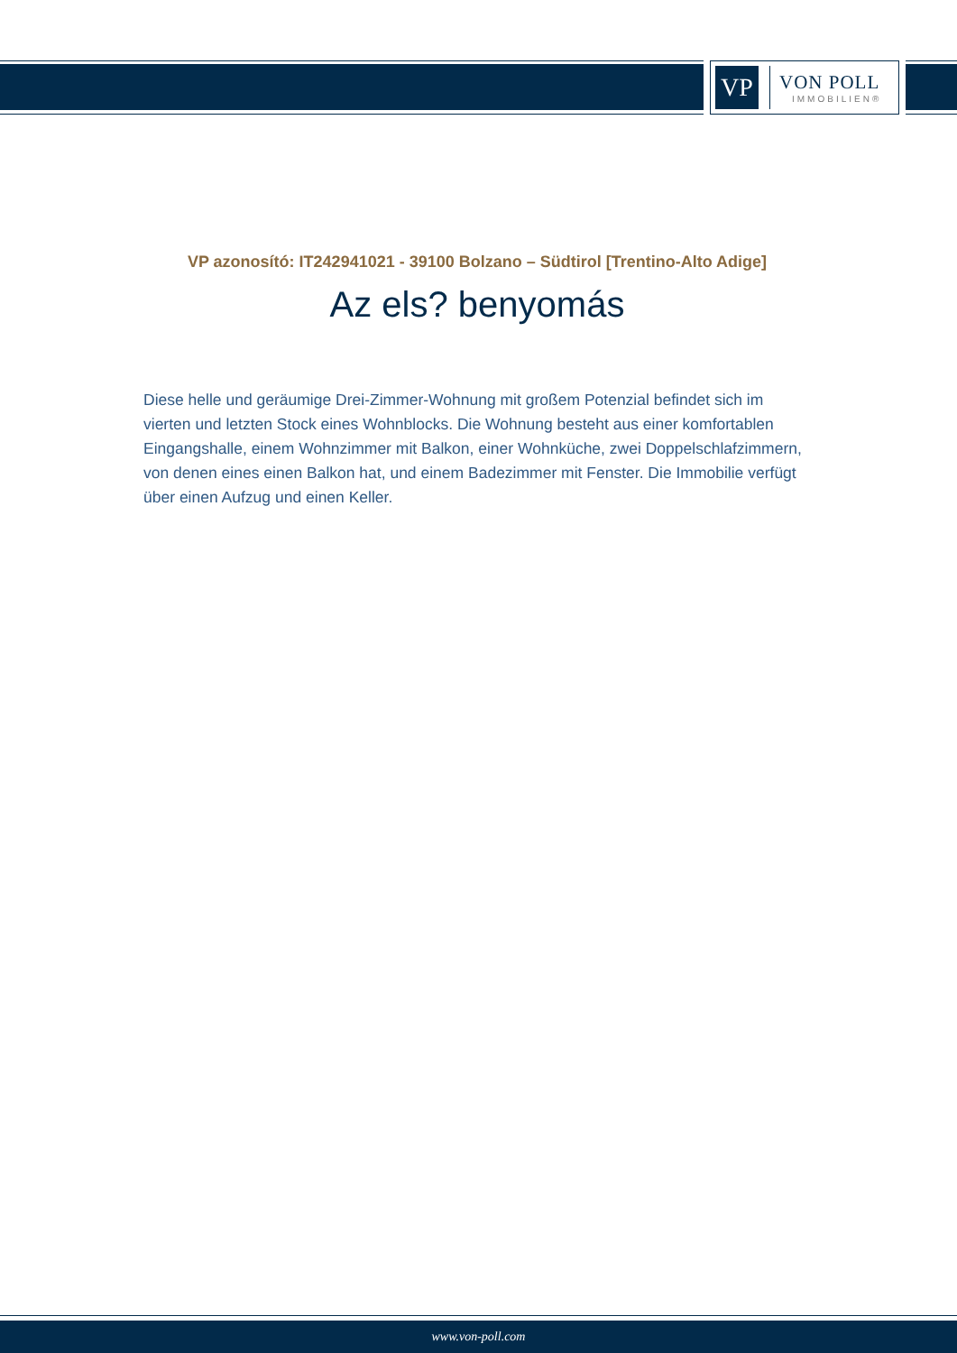VP
VON POLL
IMMOBILIEN®
VP azonosító: IT242941021 - 39100 Bolzano – Südtirol [Trentino-Alto Adige]
Az els? benyomás
Diese helle und geräumige Drei-Zimmer-Wohnung mit großem Potenzial befindet sich im vierten und letzten Stock eines Wohnblocks. Die Wohnung besteht aus einer komfortablen Eingangshalle, einem Wohnzimmer mit Balkon, einer Wohnküche, zwei Doppelschlafzimmern, von denen eines einen Balkon hat, und einem Badezimmer mit Fenster. Die Immobilie verfügt über einen Aufzug und einen Keller.
www.von-poll.com